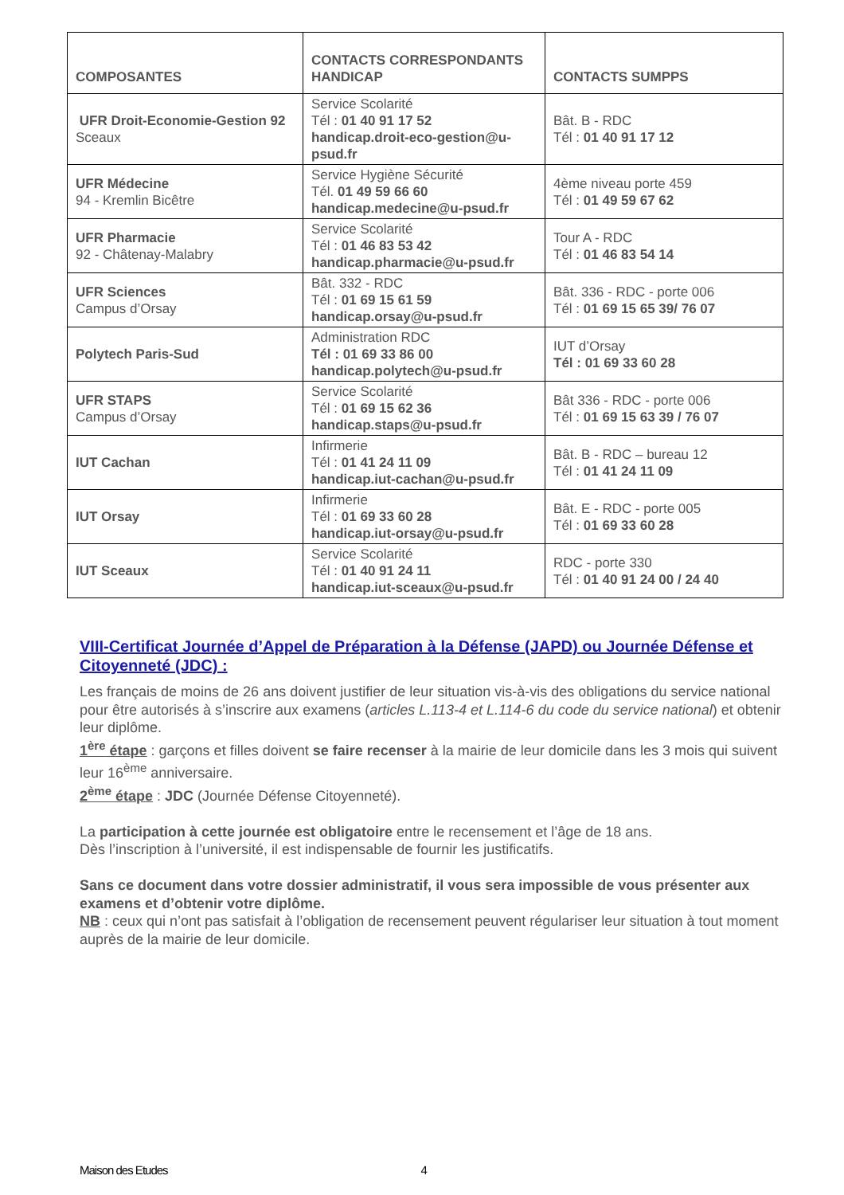| COMPOSANTES | CONTACTS CORRESPONDANTS HANDICAP | CONTACTS SUMPPS |
| --- | --- | --- |
| UFR Droit-Economie-Gestion 92 Sceaux | Service Scolarité Tél : 01 40 91 17 52 handicap.droit-eco-gestion@u-psud.fr | Bât. B - RDC Tél : 01 40 91 17 12 |
| UFR Médecine 94 - Kremlin Bicêtre | Service Hygiène Sécurité Tél. 01 49 59 66 60 handicap.medecine@u-psud.fr | 4ème niveau porte 459 Tél : 01 49 59 67 62 |
| UFR Pharmacie 92 - Châtenay-Malabry | Service Scolarité Tél : 01 46 83 53 42 handicap.pharmacie@u-psud.fr | Tour A - RDC Tél : 01 46 83 54 14 |
| UFR Sciences Campus d’Orsay | Bât. 332 - RDC Tél : 01 69 15 61 59 handicap.orsay@u-psud.fr | Bât. 336 - RDC - porte 006 Tél : 01 69 15 65 39/ 76 07 |
| Polytech Paris-Sud | Administration RDC Tél : 01 69 33 86 00 handicap.polytech@u-psud.fr | IUT d’Orsay Tél : 01 69 33 60 28 |
| UFR STAPS Campus d’Orsay | Service Scolarité Tél : 01 69 15 62 36 handicap.staps@u-psud.fr | Bât 336 - RDC - porte 006 Tél : 01 69 15 63 39 / 76 07 |
| IUT Cachan | Infirmerie Tél : 01 41 24 11 09 handicap.iut-cachan@u-psud.fr | Bât. B - RDC – bureau 12 Tél : 01 41 24 11 09 |
| IUT Orsay | Infirmerie Tél : 01 69 33 60 28 handicap.iut-orsay@u-psud.fr | Bât. E - RDC - porte 005 Tél : 01 69 33 60 28 |
| IUT Sceaux | Service Scolarité Tél : 01 40 91 24 11 handicap.iut-sceaux@u-psud.fr | RDC - porte 330 Tél : 01 40 91 24 00 / 24 40 |
VIII-Certificat Journée d’Appel de Préparation à la Défense (JAPD) ou Journée Défense et Citoyenneté (JDC) :
Les français de moins de 26 ans doivent justifier de leur situation vis-à-vis des obligations du service national pour être autorisés à s’inscrire aux examens (articles L.113-4 et L.114-6 du code du service national) et obtenir leur diplôme.
1<sup>ère</sup> étape : garçons et filles doivent se faire recenser à la mairie de leur domicile dans les 3 mois qui suivent leur 16<sup>ème</sup> anniversaire.
2<sup>ème</sup> étape : JDC (Journée Défense Citoyenneté).
La participation à cette journée est obligatoire entre le recensement et l’âge de 18 ans.
Dès l’inscription à l’université, il est indispensable de fournir les justificatifs.
Sans ce document dans votre dossier administratif, il vous sera impossible de vous présenter aux examens et d’obtenir votre diplôme.
NB : ceux qui n’ont pas satisfait à l’obligation de recensement peuvent régulariser leur situation à tout moment auprès de la mairie de leur domicile.
Maison des Etudes 4